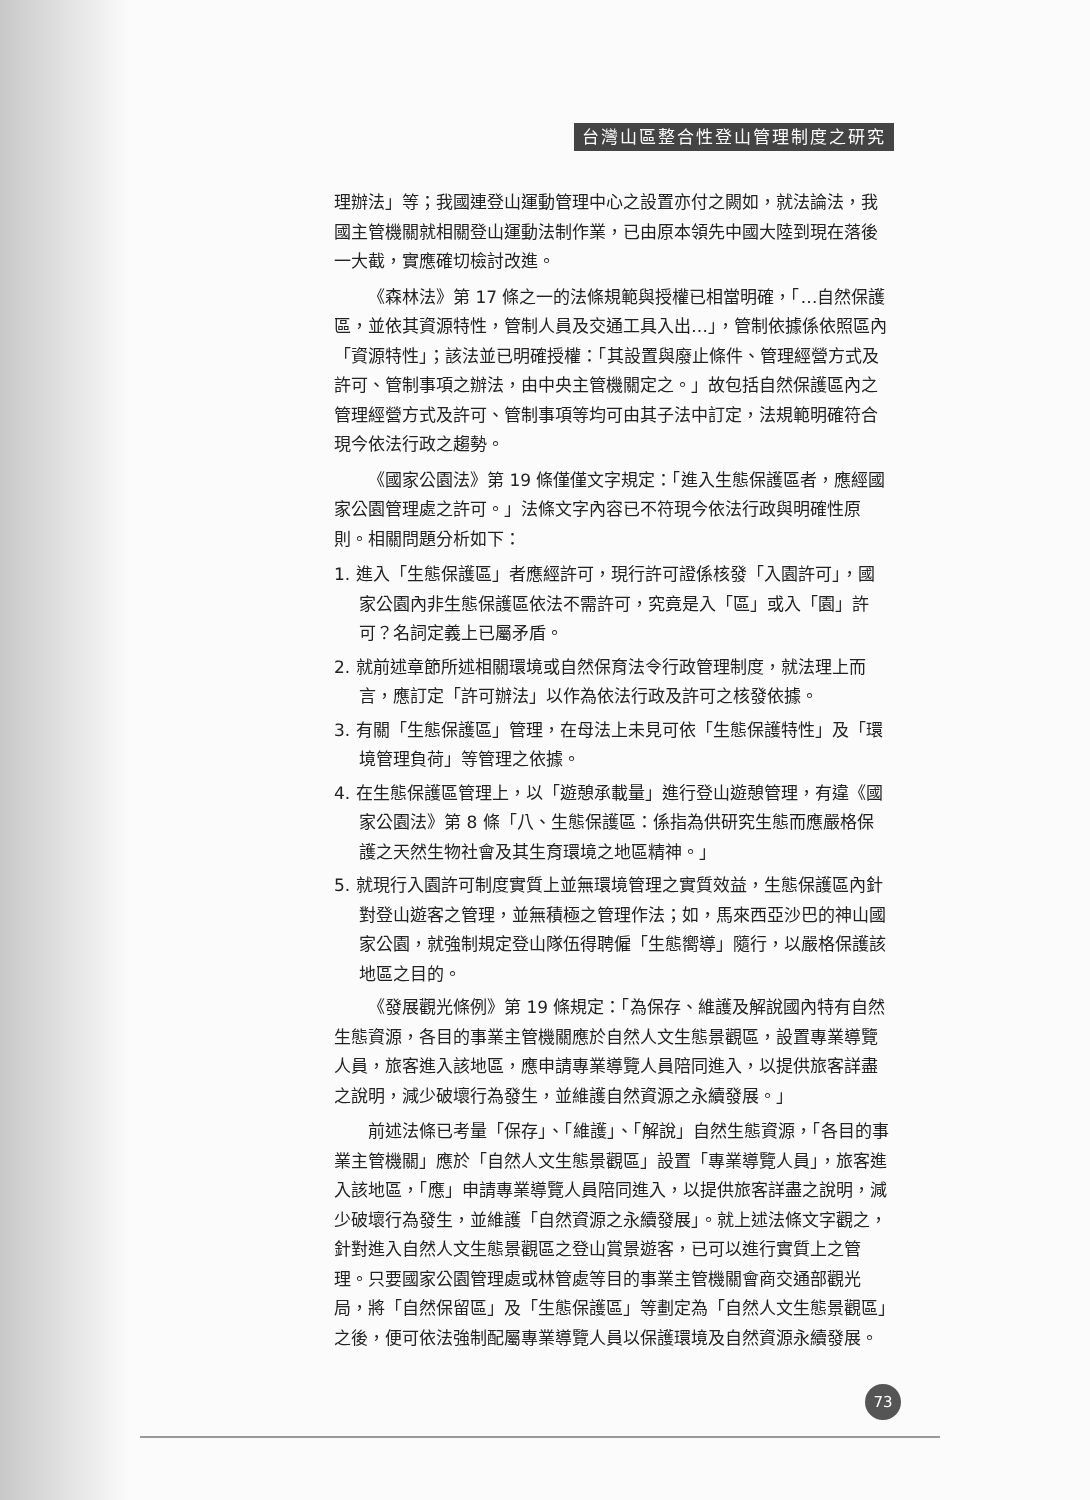台灣山區整合性登山管理制度之研究
理辦法」等；我國連登山運動管理中心之設置亦付之闕如，就法論法，我國主管機關就相關登山運動法制作業，已由原本領先中國大陸到現在落後一大截，實應確切檢討改進。
《森林法》第 17 條之一的法條規範與授權已相當明確，「…自然保護區，並依其資源特性，管制人員及交通工具入出…」，管制依據係依照區內「資源特性」；該法並已明確授權：「其設置與廢止條件、管理經營方式及許可、管制事項之辦法，由中央主管機關定之。」故包括自然保護區內之管理經營方式及許可、管制事項等均可由其子法中訂定，法規範明確符合現今依法行政之趨勢。
《國家公園法》第 19 條僅僅文字規定：「進入生態保護區者，應經國家公園管理處之許可。」法條文字內容已不符現今依法行政與明確性原則。相關問題分析如下：
1. 進入「生態保護區」者應經許可，現行許可證係核發「入園許可」，國家公園內非生態保護區依法不需許可，究竟是入「區」或入「園」許可？名詞定義上已屬矛盾。
2. 就前述章節所述相關環境或自然保育法令行政管理制度，就法理上而言，應訂定「許可辦法」以作為依法行政及許可之核發依據。
3. 有關「生態保護區」管理，在母法上未見可依「生態保護特性」及「環境管理負荷」等管理之依據。
4. 在生態保護區管理上，以「遊憩承載量」進行登山遊憩管理，有違《國家公園法》第 8 條「八、生態保護區：係指為供研究生態而應嚴格保護之天然生物社會及其生育環境之地區精神。」
5. 就現行入園許可制度實質上並無環境管理之實質效益，生態保護區內針對登山遊客之管理，並無積極之管理作法；如，馬來西亞沙巴的神山國家公園，就強制規定登山隊伍得聘僱「生態嚮導」隨行，以嚴格保護該地區之目的。
《發展觀光條例》第 19 條規定：「為保存、維護及解說國內特有自然生態資源，各目的事業主管機關應於自然人文生態景觀區，設置專業導覽人員，旅客進入該地區，應申請專業導覽人員陪同進入，以提供旅客詳盡之說明，減少破壞行為發生，並維護自然資源之永續發展。」
前述法條已考量「保存」、「維護」、「解說」自然生態資源，「各目的事業主管機關」應於「自然人文生態景觀區」設置「專業導覽人員」，旅客進入該地區，「應」申請專業導覽人員陪同進入，以提供旅客詳盡之說明，減少破壞行為發生，並維護「自然資源之永續發展」。就上述法條文字觀之，針對進入自然人文生態景觀區之登山賞景遊客，已可以進行實質上之管理。只要國家公園管理處或林管處等目的事業主管機關會商交通部觀光局，將「自然保留區」及「生態保護區」等劃定為「自然人文生態景觀區」之後，便可依法強制配屬專業導覽人員以保護環境及自然資源永續發展。
73